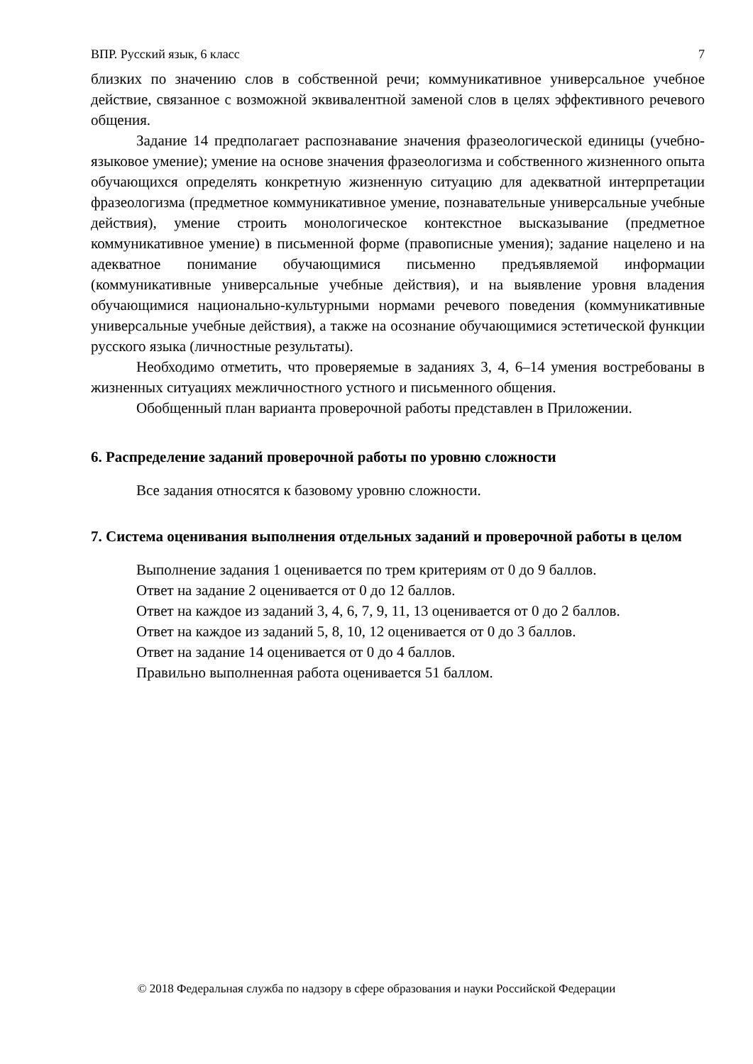ВПР. Русский язык, 6 класс 7
близких по значению слов в собственной речи; коммуникативное универсальное учебное действие, связанное с возможной эквивалентной заменой слов в целях эффективного речевого общения.
Задание 14 предполагает распознавание значения фразеологической единицы (учебно-языковое умение); умение на основе значения фразеологизма и собственного жизненного опыта обучающихся определять конкретную жизненную ситуацию для адекватной интерпретации фразеологизма (предметное коммуникативное умение, познавательные универсальные учебные действия), умение строить монологическое контекстное высказывание (предметное коммуникативное умение) в письменной форме (правописные умения); задание нацелено и на адекватное понимание обучающимися письменно предъявляемой информации (коммуникативные универсальные учебные действия), и на выявление уровня владения обучающимися национально-культурными нормами речевого поведения (коммуникативные универсальные учебные действия), а также на осознание обучающимися эстетической функции русского языка (личностные результаты).
Необходимо отметить, что проверяемые в заданиях 3, 4, 6–14 умения востребованы в жизненных ситуациях межличностного устного и письменного общения.
Обобщенный план варианта проверочной работы представлен в Приложении.
6. Распределение заданий проверочной работы по уровню сложности
Все задания относятся к базовому уровню сложности.
7. Система оценивания выполнения отдельных заданий и проверочной работы в целом
Выполнение задания 1 оценивается по трем критериям от 0 до 9 баллов.
Ответ на задание 2 оценивается от 0 до 12 баллов.
Ответ на каждое из заданий 3, 4, 6, 7, 9, 11, 13 оценивается от 0 до 2 баллов.
Ответ на каждое из заданий 5, 8, 10, 12 оценивается от 0 до 3 баллов.
Ответ на задание 14 оценивается от 0 до 4 баллов.
Правильно выполненная работа оценивается 51 баллом.
© 2018 Федеральная служба по надзору в сфере образования и науки Российской Федерации